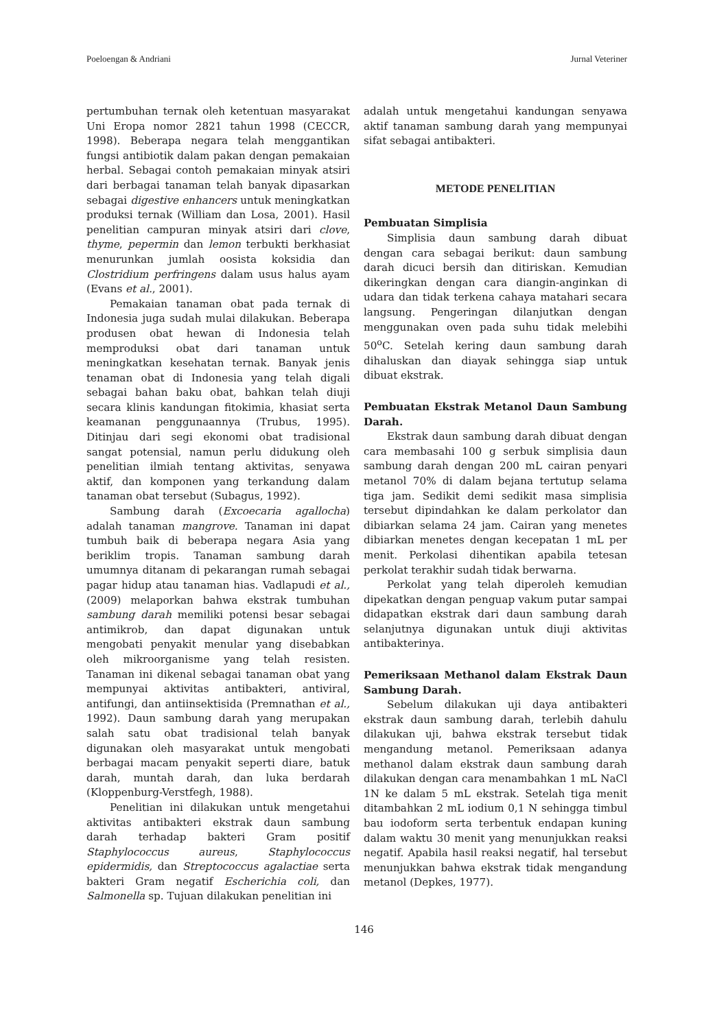Poeloengan & Andriani Jurnal Veteriner
pertumbuhan ternak oleh ketentuan masyarakat Uni Eropa nomor 2821 tahun 1998 (CECCR, 1998). Beberapa negara telah menggantikan fungsi antibiotik dalam pakan dengan pemakaian herbal. Sebagai contoh pemakaian minyak atsiri dari berbagai tanaman telah banyak dipasarkan sebagai digestive enhancers untuk meningkatkan produksi ternak (William dan Losa, 2001). Hasil penelitian campuran minyak atsiri dari clove, thyme, pepermin dan lemon terbukti berkhasiat menurunkan jumlah oosista koksidia dan Clostridium perfringens dalam usus halus ayam (Evans et al., 2001).
Pemakaian tanaman obat pada ternak di Indonesia juga sudah mulai dilakukan. Beberapa produsen obat hewan di Indonesia telah memproduksi obat dari tanaman untuk meningkatkan kesehatan ternak. Banyak jenis tenaman obat di Indonesia yang telah digali sebagai bahan baku obat, bahkan telah diuji secara klinis kandungan fitokimia, khasiat serta keamanan penggunaannya (Trubus, 1995). Ditinjau dari segi ekonomi obat tradisional sangat potensial, namun perlu didukung oleh penelitian ilmiah tentang aktivitas, senyawa aktif, dan komponen yang terkandung dalam tanaman obat tersebut (Subagus, 1992).
Sambung darah (Excoecaria agallocha) adalah tanaman mangrove. Tanaman ini dapat tumbuh baik di beberapa negara Asia yang beriklim tropis. Tanaman sambung darah umumnya ditanam di pekarangan rumah sebagai pagar hidup atau tanaman hias. Vadlapudi et al., (2009) melaporkan bahwa ekstrak tumbuhan sambung darah memiliki potensi besar sebagai antimikrob, dan dapat digunakan untuk mengobati penyakit menular yang disebabkan oleh mikroorganisme yang telah resisten. Tanaman ini dikenal sebagai tanaman obat yang mempunyai aktivitas antibakteri, antiviral, antifungi, dan antiinsektisida (Premnathan et al., 1992). Daun sambung darah yang merupakan salah satu obat tradisional telah banyak digunakan oleh masyarakat untuk mengobati berbagai macam penyakit seperti diare, batuk darah, muntah darah, dan luka berdarah (Kloppenburg-Verstfegh, 1988).
Penelitian ini dilakukan untuk mengetahui aktivitas antibakteri ekstrak daun sambung darah terhadap bakteri Gram positif Staphylococcus aureus, Staphylococcus epidermidis, dan Streptococcus agalactiae serta bakteri Gram negatif Escherichia coli, dan Salmonella sp. Tujuan dilakukan penelitian ini
adalah untuk mengetahui kandungan senyawa aktif tanaman sambung darah yang mempunyai sifat sebagai antibakteri.
METODE PENELITIAN
Pembuatan Simplisia
Simplisia daun sambung darah dibuat dengan cara sebagai berikut: daun sambung darah dicuci bersih dan ditiriskan. Kemudian dikeringkan dengan cara diangin-anginkan di udara dan tidak terkena cahaya matahari secara langsung. Pengeringan dilanjutkan dengan menggunakan oven pada suhu tidak melebihi 50<sup>o</sup>C. Setelah kering daun sambung darah dihaluskan dan diayak sehingga siap untuk dibuat ekstrak.
Pembuatan Ekstrak Metanol Daun Sambung Darah.
Ekstrak daun sambung darah dibuat dengan cara membasahi 100 g serbuk simplisia daun sambung darah dengan 200 mL cairan penyari metanol 70% di dalam bejana tertutup selama tiga jam. Sedikit demi sedikit masa simplisia tersebut dipindahkan ke dalam perkolator dan dibiarkan selama 24 jam. Cairan yang menetes dibiarkan menetes dengan kecepatan 1 mL per menit. Perkolasi dihentikan apabila tetesan perkolat terakhir sudah tidak berwarna.
Perkolat yang telah diperoleh kemudian dipekatkan dengan penguap vakum putar sampai didapatkan ekstrak dari daun sambung darah selanjutnya digunakan untuk diuji aktivitas antibakterinya.
Pemeriksaan Methanol dalam Ekstrak Daun Sambung Darah.
Sebelum dilakukan uji daya antibakteri ekstrak daun sambung darah, terlebih dahulu dilakukan uji, bahwa ekstrak tersebut tidak mengandung metanol. Pemeriksaan adanya methanol dalam ekstrak daun sambung darah dilakukan dengan cara menambahkan 1 mL NaCl 1N ke dalam 5 mL ekstrak. Setelah tiga menit ditambahkan 2 mL iodium 0,1 N sehingga timbul bau iodoform serta terbentuk endapan kuning dalam waktu 30 menit yang menunjukkan reaksi negatif. Apabila hasil reaksi negatif, hal tersebut menunjukkan bahwa ekstrak tidak mengandung metanol (Depkes, 1977).
146